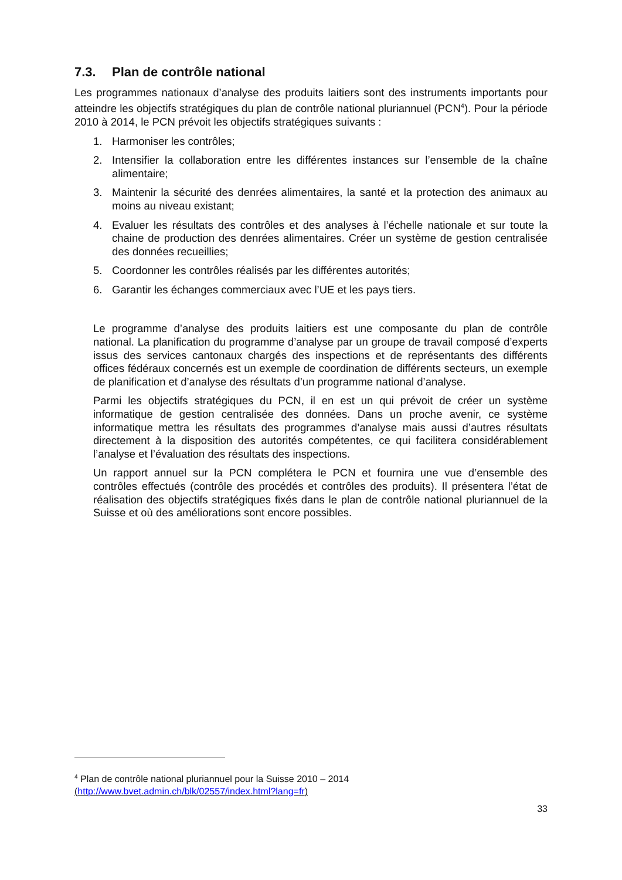7.3. Plan de contrôle national
Les programmes nationaux d’analyse des produits laitiers sont des instruments importants pour atteindre les objectifs stratégiques du plan de contrôle national pluriannuel (PCN<sup>4</sup>). Pour la période 2010 à 2014, le PCN prévoit les objectifs stratégiques suivants :
1. Harmoniser les contrôles;
2. Intensifier la collaboration entre les différentes instances sur l’ensemble de la chaîne alimentaire;
3. Maintenir la sécurité des denrées alimentaires, la santé et la protection des animaux au moins au niveau existant;
4. Evaluer les résultats des contrôles et des analyses à l’échelle nationale et sur toute la chaine de production des denrées alimentaires. Créer un système de gestion centralisée des données recueillies;
5. Coordonner les contrôles réalisés par les différentes autorités;
6. Garantir les échanges commerciaux avec l’UE et les pays tiers.
Le programme d’analyse des produits laitiers est une composante du plan de contrôle national. La planification du programme d’analyse par un groupe de travail composé d’experts issus des services cantonaux chargés des inspections et de représentants des différents offices fédéraux concernés est un exemple de coordination de différents secteurs, un exemple de planification et d’analyse des résultats d’un programme national d’analyse.
Parmi les objectifs stratégiques du PCN, il en est un qui prévoit de créer un système informatique de gestion centralisée des données. Dans un proche avenir, ce système informatique mettra les résultats des programmes d’analyse mais aussi d’autres résultats directement à la disposition des autorités compétentes, ce qui facilitera considérablement l’analyse et l’évaluation des résultats des inspections.
Un rapport annuel sur la PCN complétera le PCN et fournira une vue d’ensemble des contrôles effectués (contrôle des procédés et contrôles des produits). Il présentera l’état de réalisation des objectifs stratégiques fixés dans le plan de contrôle national pluriannuel de la Suisse et où des améliorations sont encore possibles.
<sup>4</sup> Plan de contrôle national pluriannuel pour la Suisse 2010 – 2014
(http://www.bvet.admin.ch/blk/02557/index.html?lang=fr)
33